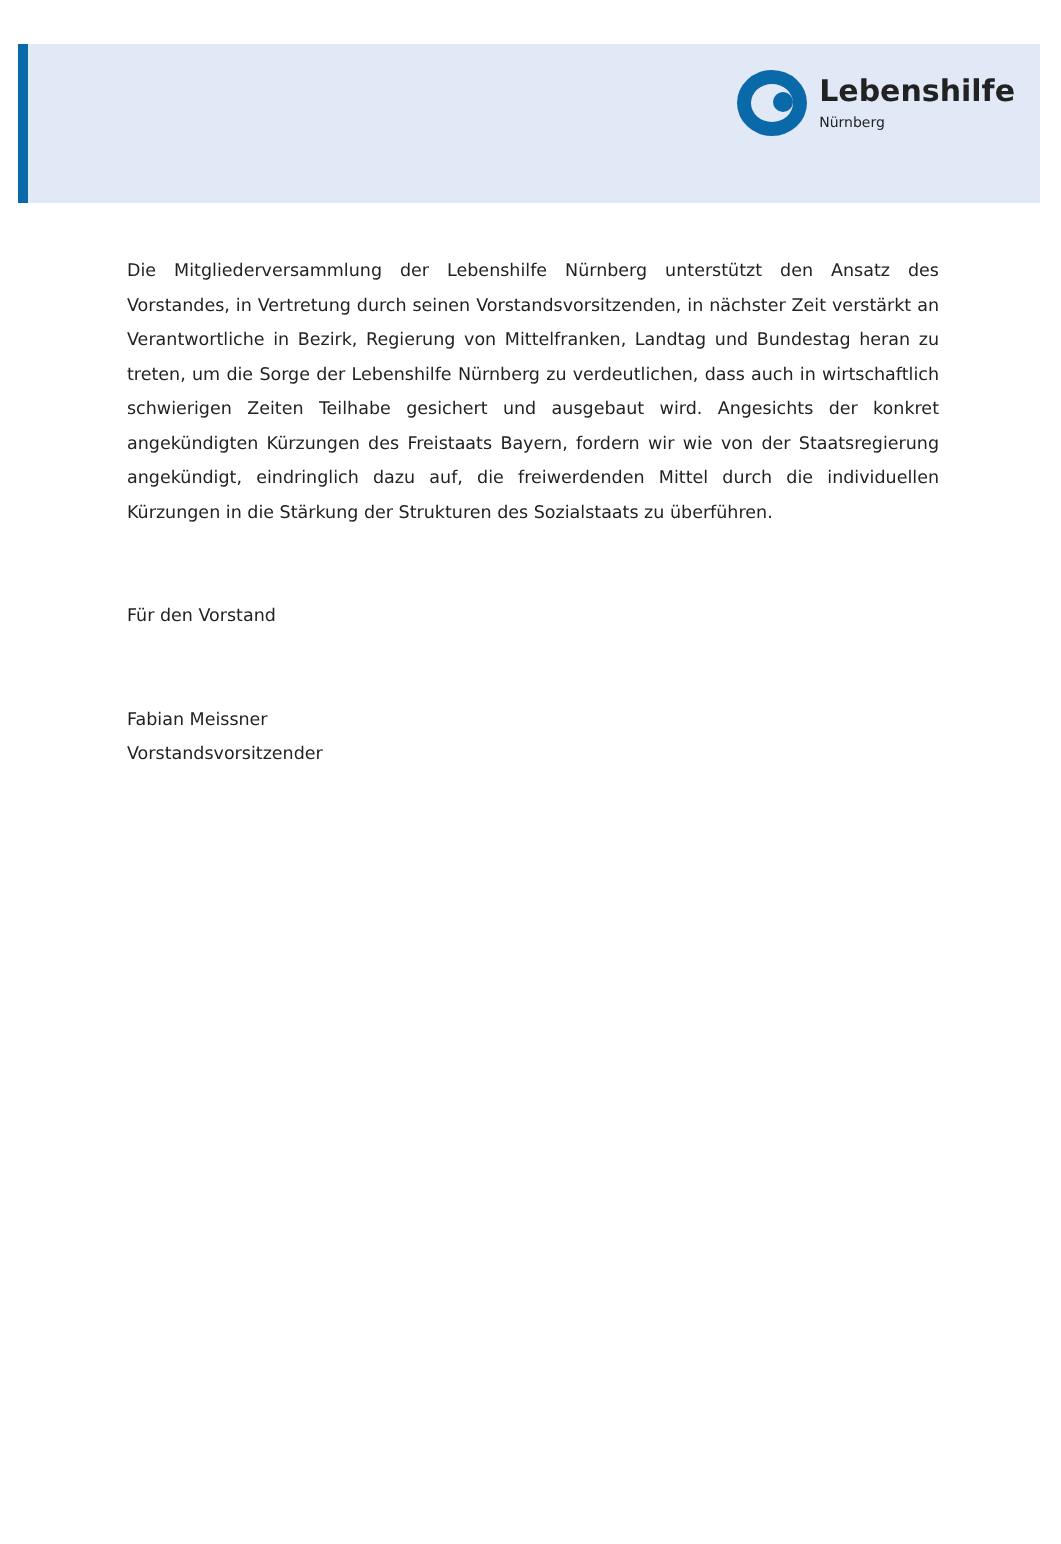Lebenshilfe
Nürnberg
Die Mitgliederversammlung der Lebenshilfe Nürnberg unterstützt den Ansatz des Vorstandes, in Vertretung durch seinen Vorstandsvorsitzenden, in nächster Zeit verstärkt an Verantwortliche in Bezirk, Regierung von Mittelfranken, Landtag und Bundestag heran zu treten, um die Sorge der Lebenshilfe Nürnberg zu verdeutlichen, dass auch in wirtschaftlich schwierigen Zeiten Teilhabe gesichert und ausgebaut wird. Angesichts der konkret angekündigten Kürzungen des Freistaats Bayern, fordern wir wie von der Staatsregierung angekündigt, eindringlich dazu auf, die freiwerdenden Mittel durch die individuellen Kürzungen in die Stärkung der Strukturen des Sozialstaats zu überführen.
Für den Vorstand
Fabian Meissner
Vorstandsvorsitzender